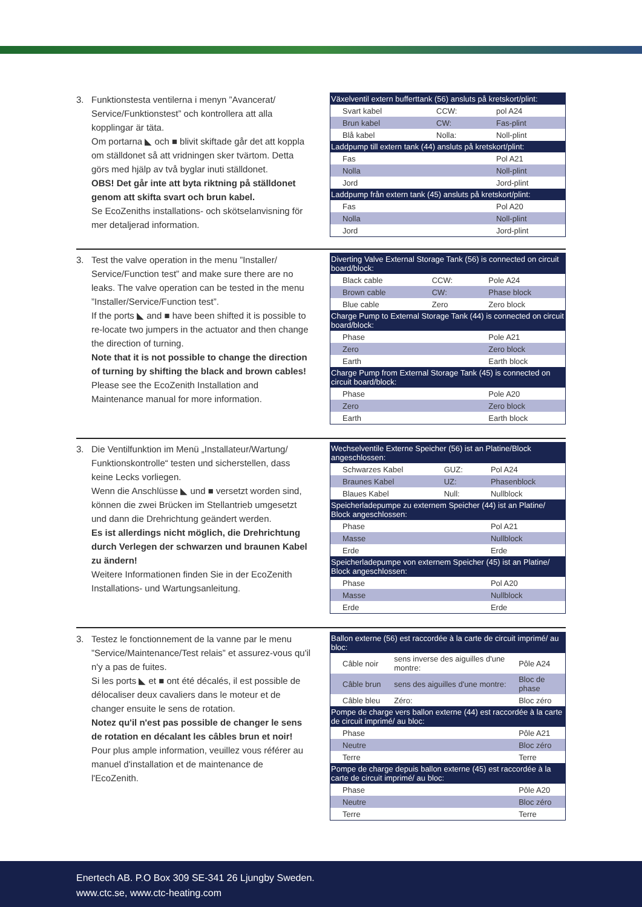3. Funktionstesta ventilerna i menyn ”Avancerat/ Service/Funktionstest” och kontrollera att alla kopplingar är täta.
Om portarna ◣ och ■ blivit skiftade går det att koppla om ställdonet så att vridningen sker tvärtom. Detta görs med hjälp av två byglar inuti ställdonet.
OBS! Det går inte att byta riktning på ställdonet genom att skifta svart och brun kabel.
Se EcoZeniths installations- och skötselanvisning för mer detaljerad information.
| Växelventil extern bufferttank (56) ansluts på kretskort/plint: | | |
| --- | --- | --- |
| Svart kabel | CCW: | pol A24 |
| Brun kabel | CW: | Fas-plint |
| Blå kabel | Nolla: | Noll-plint |
| Laddpump till extern tank (44) ansluts på kretskort/plint: | | |
| Fas | | Pol A21 |
| Nolla | | Noll-plint |
| Jord | | Jord-plint |
| Laddpump från extern tank (45) ansluts på kretskort/plint: | | |
| Fas | | Pol A20 |
| Nolla | | Noll-plint |
| Jord | | Jord-plint |
3. Test the valve operation in the menu ”Installer/ Service/Function test” and make sure there are no leaks. The valve operation can be tested in the menu ”Installer/Service/Function test”.
If the ports ◣ and ■ have been shifted it is possible to re-locate two jumpers in the actuator and then change the direction of turning.
Note that it is not possible to change the direction of turning by shifting the black and brown cables!
Please see the EcoZenith Installation and Maintenance manual for more information.
| Diverting Valve External Storage Tank (56) is connected on circuit board/block: | | |
| --- | --- | --- |
| Black cable | CCW: | Pole A24 |
| Brown cable | CW: | Phase block |
| Blue cable | Zero | Zero block |
| Charge Pump to External Storage Tank (44) is connected on circuit board/block: | | |
| Phase | | Pole A21 |
| Zero | | Zero block |
| Earth | | Earth block |
| Charge Pump from External Storage Tank (45) is connected on circuit board/block: | | |
| Phase | | Pole A20 |
| Zero | | Zero block |
| Earth | | Earth block |
3. Die Ventilfunktion im Menü „Installateur/Wartung/ Funktionskontrolle“ testen und sicherstellen, dass keine Lecks vorliegen.
Wenn die Anschlüsse ◣ und ■ versetzt worden sind, können die zwei Brücken im Stellantrieb umgesetzt und dann die Drehrichtung geändert werden.
Es ist allerdings nicht möglich, die Drehrichtung durch Verlegen der schwarzen und braunen Kabel zu ändern!
Weitere Informationen finden Sie in der EcoZenith Installations- und Wartungsanleitung.
| Wechselventile Externe Speicher (56) ist an Platine/Block angeschlossen: | | |
| --- | --- | --- |
| Schwarzes Kabel | GUZ: | Pol A24 |
| Braunes Kabel | UZ: | Phasenblock |
| Blaues Kabel | Null: | Nullblock |
| Speicherladepumpe zu externem Speicher (44) ist an Platine/ Block angeschlossen: | | |
| Phase | | Pol A21 |
| Masse | | Nullblock |
| Erde | | Erde |
| Speicherladepumpe von externem Speicher (45) ist an Platine/ Block angeschlossen: | | |
| Phase | | Pol A20 |
| Masse | | Nullblock |
| Erde | | Erde |
3. Testez le fonctionnement de la vanne par le menu ”Service/Maintenance/Test relais” et assurez-vous qu'il n'y a pas de fuites.
Si les ports ◣ et ■ ont été décalés, il est possible de délocaliser deux cavaliers dans le moteur et de changer ensuite le sens de rotation.
Notez qu'il n'est pas possible de changer le sens de rotation en décalant les câbles brun et noir!
Pour plus ample information, veuillez vous référer au manuel d'installation et de maintenance de l'EcoZenith.
| Ballon externe (56) est raccordée à la carte de circuit imprimé/ au bloc: | | |
| --- | --- | --- |
| Câble noir | sens inverse des aiguilles d'une montre: | Pôle A24 |
| Câble brun | sens des aiguilles d'une montre: | Bloc de phase |
| Câble bleu | Zéro: | Bloc zéro |
| Pompe de charge vers ballon externe (44) est raccordée à la carte de circuit imprimé/ au bloc: | | |
| Phase | | Pôle A21 |
| Neutre | | Bloc zéro |
| Terre | | Terre |
| Pompe de charge depuis ballon externe (45) est raccordée à la carte de circuit imprimé/ au bloc: | | |
| Phase | | Pôle A20 |
| Neutre | | Bloc zéro |
| Terre | | Terre |
Enertech AB. P.O Box 309 SE-341 26 Ljungby Sweden.
www.ctc.se, www.ctc-heating.com